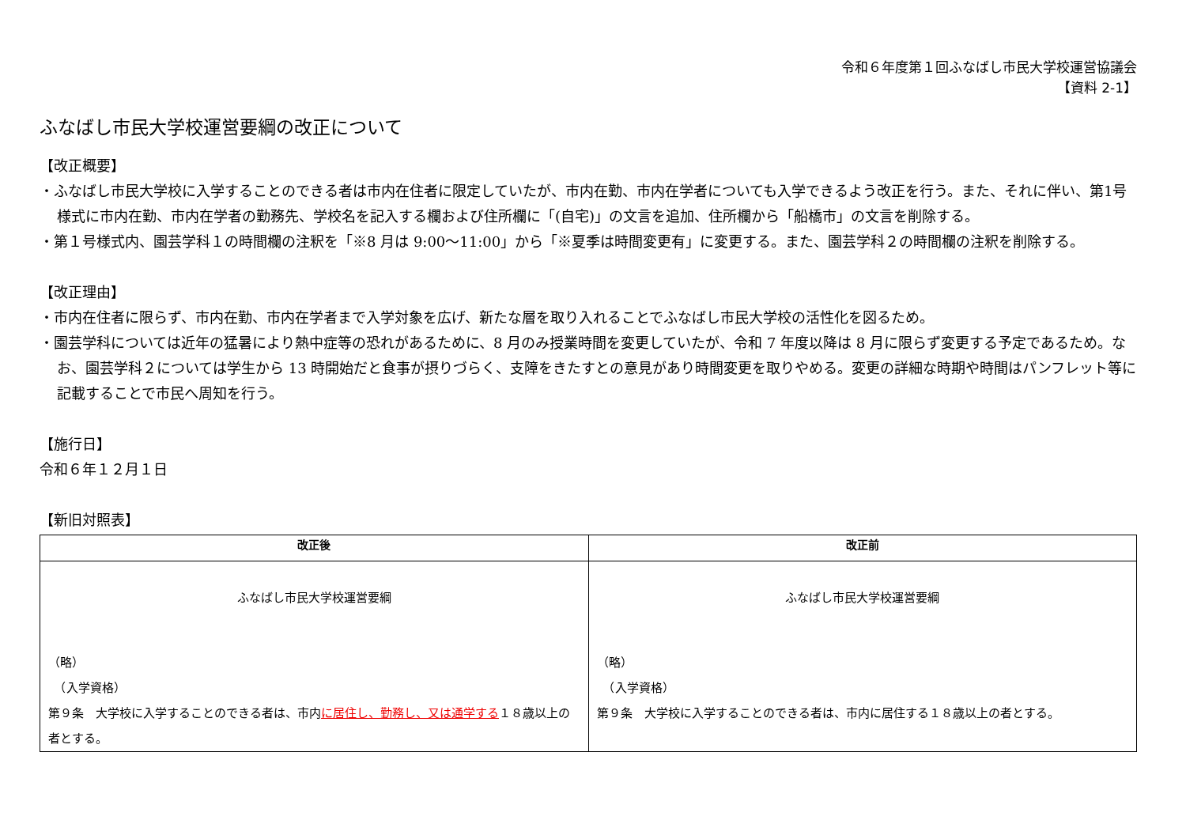令和６年度第１回ふなばし市民大学校運営協議会
【資料 2-1】
ふなばし市民大学校運営要綱の改正について
【改正概要】
・ふなばし市民大学校に入学することのできる者は市内在住者に限定していたが、市内在勤、市内在学者についても入学できるよう改正を行う。また、それに伴い、第1号様式に市内在勤、市内在学者の勤務先、学校名を記入する欄および住所欄に「(自宅)」の文言を追加、住所欄から「船橋市」の文言を削除する。
・第１号様式内、園芸学科１の時間欄の注釈を「※8 月は 9:00～11:00」から「※夏季は時間変更有」に変更する。また、園芸学科２の時間欄の注釈を削除する。
【改正理由】
・市内在住者に限らず、市内在勤、市内在学者まで入学対象を広げ、新たな層を取り入れることでふなばし市民大学校の活性化を図るため。
・園芸学科については近年の猛暑により熱中症等の恐れがあるために、8 月のみ授業時間を変更していたが、令和 7 年度以降は 8 月に限らず変更する予定であるため。なお、園芸学科２については学生から 13 時開始だと食事が摂りづらく、支障をきたすとの意見があり時間変更を取りやめる。変更の詳細な時期や時間はパンフレット等に記載することで市民へ周知を行う。
【施行日】
令和６年１２月１日
【新旧対照表】
| 改正後 | 改正前 |
| --- | --- |
| ふなばし市民大学校運営要綱 （略） （入学資格） 第９条 大学校に入学することのできる者は、市内 に居住し、勤務し、又は通学する １８歳以上の者とする。 | ふなばし市民大学校運営要綱 （略） （入学資格） 第９条 大学校に入学することのできる者は、市内に居住する１８歳以上の者とする。 |